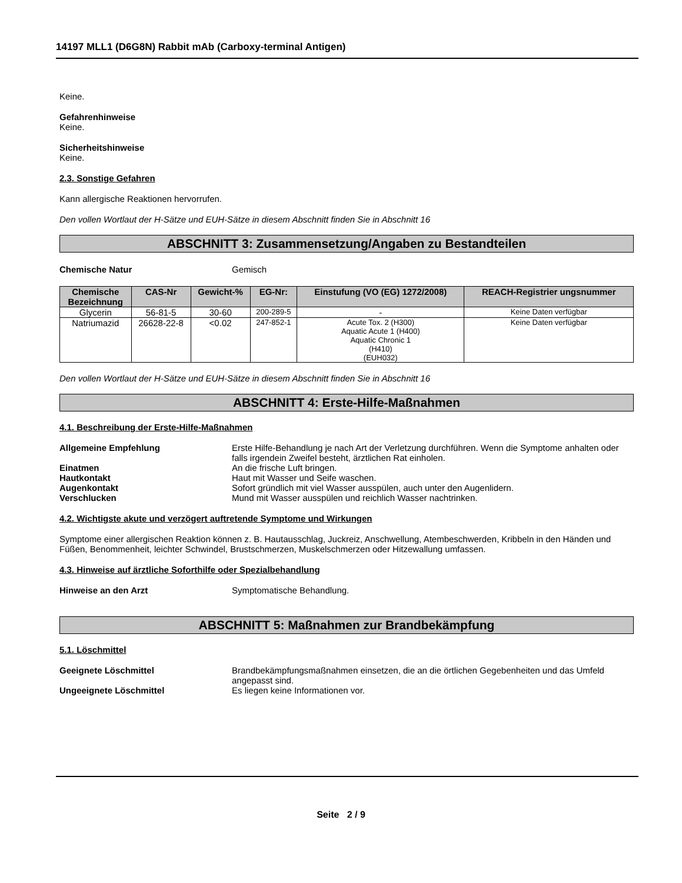14197 MLL1 (D6G8N) Rabbit mAb (Carboxy-terminal Antigen)
Keine.
Gefahrenhinweise
Keine.
Sicherheitshinweise
Keine.
2.3. Sonstige Gefahren
Kann allergische Reaktionen hervorrufen.
Den vollen Wortlaut der H-Sätze und EUH-Sätze in diesem Abschnitt finden Sie in Abschnitt 16
ABSCHNITT 3: Zusammensetzung/Angaben zu Bestandteilen
Chemische Natur Gemisch
| Chemische Bezeichnung | CAS-Nr | Gewicht-% | EG-Nr: | Einstufung (VO (EG) 1272/2008) | REACH-Registrier ungsnummer |
| --- | --- | --- | --- | --- | --- |
| Glycerin | 56-81-5 | 30-60 | 200-289-5 | - | Keine Daten verfügbar |
| Natriumazid | 26628-22-8 | <0.02 | 247-852-1 | Acute Tox. 2 (H300) Aquatic Acute 1 (H400) Aquatic Chronic 1 (H410) (EUH032) | Keine Daten verfügbar |
Den vollen Wortlaut der H-Sätze und EUH-Sätze in diesem Abschnitt finden Sie in Abschnitt 16
ABSCHNITT 4: Erste-Hilfe-Maßnahmen
4.1. Beschreibung der Erste-Hilfe-Maßnahmen
Allgemeine Empfehlung Erste Hilfe-Behandlung je nach Art der Verletzung durchführen. Wenn die Symptome anhalten oder falls irgendein Zweifel besteht, ärztlichen Rat einholen.
Einatmen An die frische Luft bringen.
Hautkontakt Haut mit Wasser und Seife waschen.
Augenkontakt Sofort gründlich mit viel Wasser ausspülen, auch unter den Augenlidern.
Verschlucken Mund mit Wasser ausspülen und reichlich Wasser nachtrinken.
4.2. Wichtigste akute und verzögert auftretende Symptome und Wirkungen
Symptome einer allergischen Reaktion können z. B. Hautausschlag, Juckreiz, Anschwellung, Atembeschwerden, Kribbeln in den Händen und Füßen, Benommenheit, leichter Schwindel, Brustschmerzen, Muskelschmerzen oder Hitzewallung umfassen.
4.3. Hinweise auf ärztliche Soforthilfe oder Spezialbehandlung
Hinweise an den Arzt Symptomatische Behandlung.
ABSCHNITT 5: Maßnahmen zur Brandbekämpfung
5.1. Löschmittel
Geeignete Löschmittel Brandbekämpfungsmaßnahmen einsetzen, die an die örtlichen Gegebenheiten und das Umfeld angepasst sind.
Ungeeignete Löschmittel Es liegen keine Informationen vor.
Seite 2 / 9